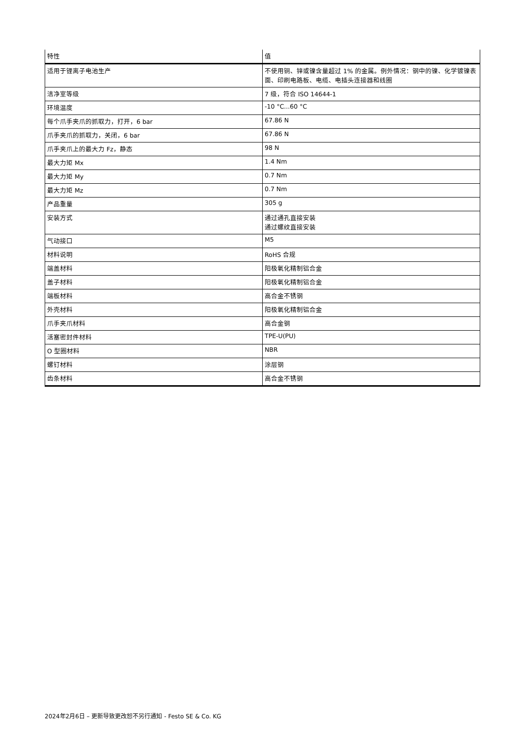| 特性 | 值 |
| --- | --- |
| 适用于锂离子电池生产 | 不使用铜、锌或镍含量超过 1% 的金属。例外情况：钢中的镍、化学镀镍表面、印刷电路板、电缆、电插头连接器和线圈 |
| 洁净室等级 | 7 级，符合 ISO 14644-1 |
| 环境温度 | -10 °C...60 °C |
| 每个爪手夹爪的抓取力，打开，6 bar | 67.86 N |
| 爪手夹爪的抓取力，关闭，6 bar | 67.86 N |
| 爪手夹爪上的最大力 Fz，静态 | 98 N |
| 最大力矩 Mx | 1.4 Nm |
| 最大力矩 My | 0.7 Nm |
| 最大力矩 Mz | 0.7 Nm |
| 产品重量 | 305 g |
| 安装方式 | 通过通孔直接安装 通过螺纹直接安装 |
| 气动接口 | M5 |
| 材料说明 | RoHS 合规 |
| 端盖材料 | 阳极氧化精制铝合金 |
| 盖子材料 | 阳极氧化精制铝合金 |
| 端板材料 | 高合金不锈钢 |
| 外壳材料 | 阳极氧化精制铝合金 |
| 爪手夹爪材料 | 高合金钢 |
| 活塞密封件材料 | TPE-U(PU) |
| O 型圈材料 | NBR |
| 螺钉材料 | 涂层钢 |
| 齿条材料 | 高合金不锈钢 |
2024年2月6日 – 更新导致更改恕不另行通知 - Festo SE & Co. KG